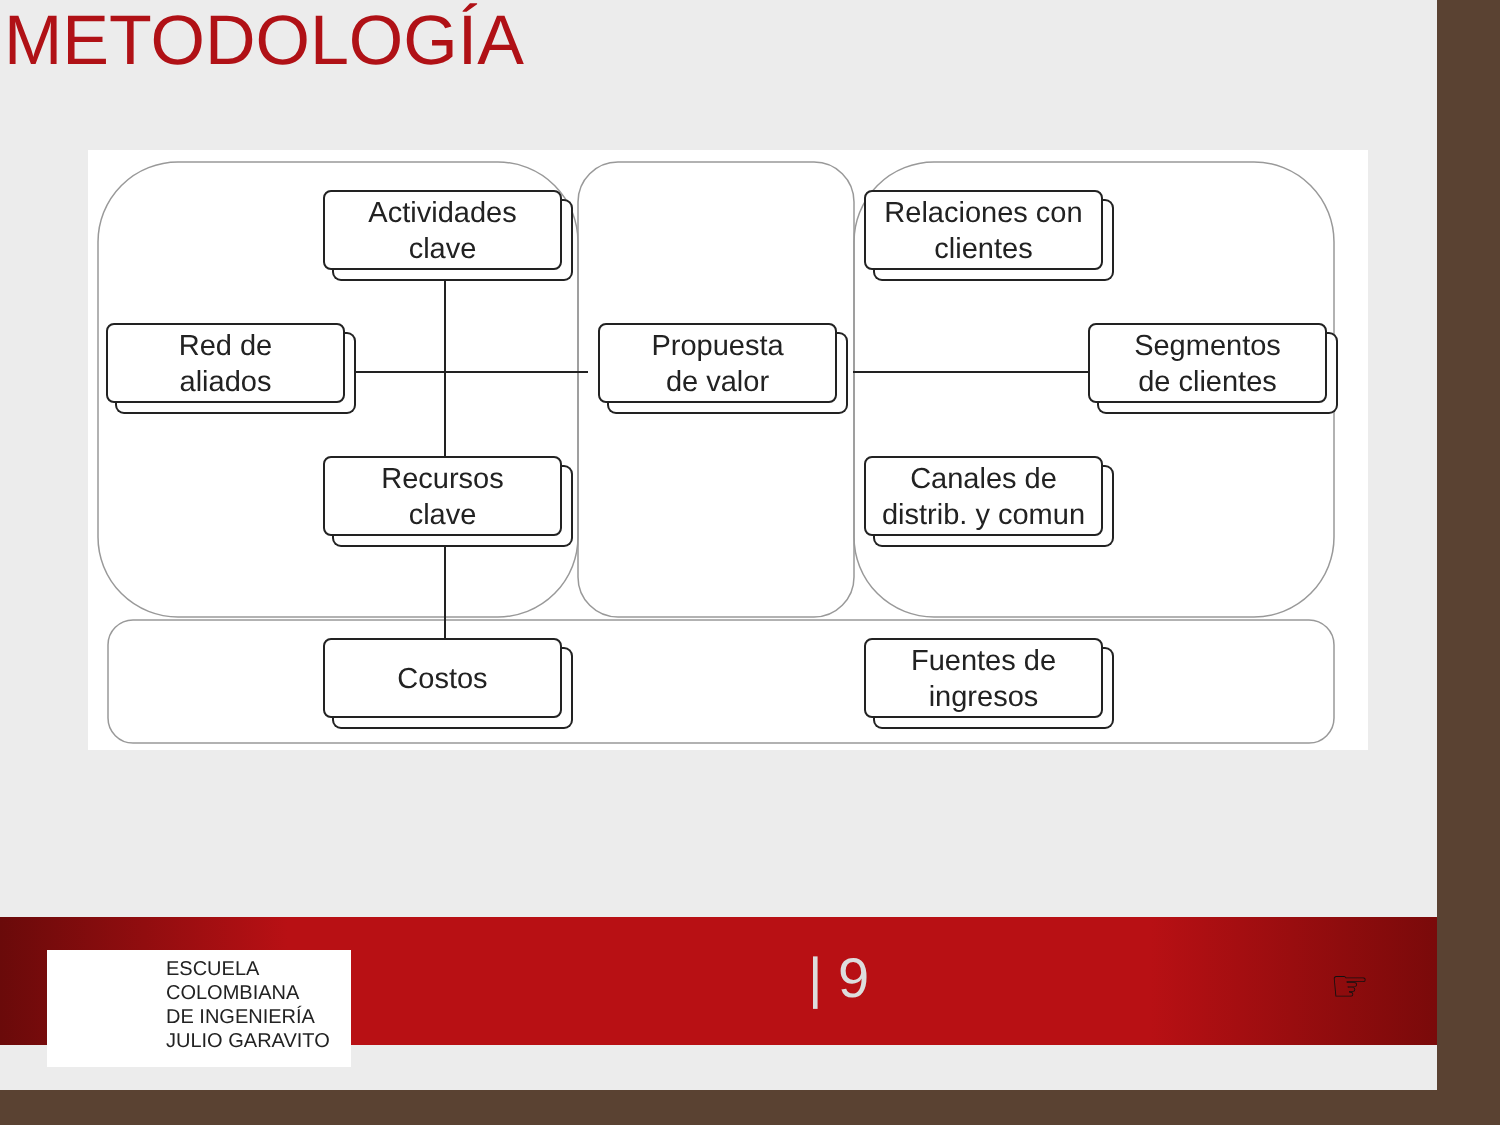METODOLOGÍA
Actividades
clave
Red de
aliados
Recursos
clave
Costos
Propuesta
de valor
Relaciones con
clientes
Segmentos
de clientes
Canales de
distrib. y comun
Fuentes de
ingresos
ESCUELA
COLOMBIANA
DE INGENIERÍA
JULIO GARAVITO
| 9 ☞